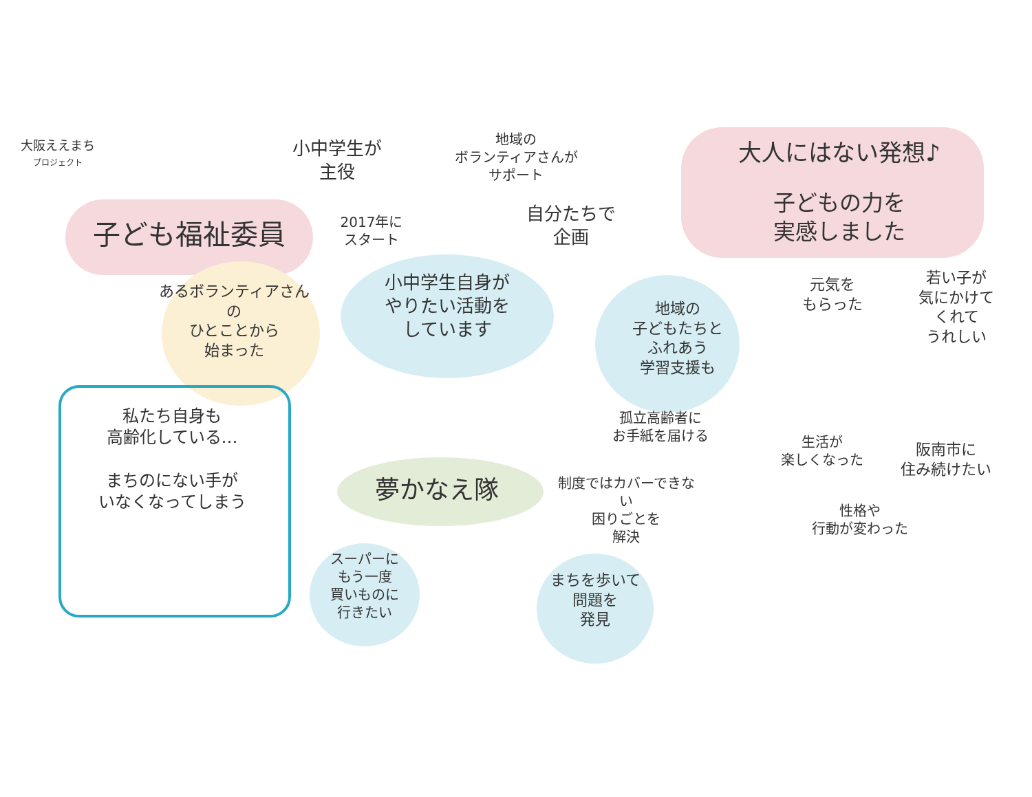大阪ええまち
プロジェクト
小中学生が
主役
地域の
ボランティアさんが
サポート
大人にはない発想♪
子ども福祉委員
2017年に
スタート
自分たちで
企画
子どもの力を
実感しました
あるボランティアさんの
ひとことから
始まった
小中学生自身が
やりたい活動を
しています
元気を
もらった
若い子が
気にかけて
くれて
うれしい
地域の
子どもたちと
ふれあう
学習支援も
孤立高齢者に
お手紙を届ける
私たち自身も
高齢化している…
まちのにない手が
いなくなってしまう
夢かなえ隊
制度ではカバーできない
困りごとを
解決
生活が
楽しくなった
阪南市に
住み続けたい
性格や
行動が変わった
スーパーに
もう一度
買いものに
行きたい
まちを歩いて
問題を
発見